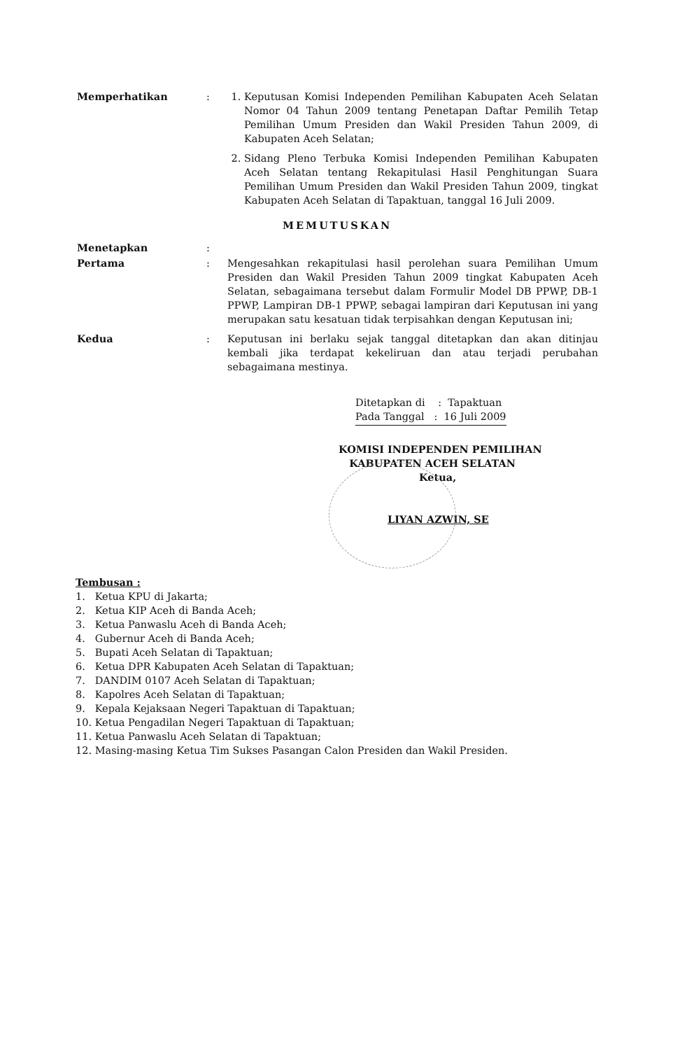Memperhatikan : 1. Keputusan Komisi Independen Pemilihan Kabupaten Aceh Selatan Nomor 04 Tahun 2009 tentang Penetapan Daftar Pemilih Tetap Pemilihan Umum Presiden dan Wakil Presiden Tahun 2009, di Kabupaten Aceh Selatan;
2. Sidang Pleno Terbuka Komisi Independen Pemilihan Kabupaten Aceh Selatan tentang Rekapitulasi Hasil Penghitungan Suara Pemilihan Umum Presiden dan Wakil Presiden Tahun 2009, tingkat Kabupaten Aceh Selatan di Tapaktuan, tanggal 16 Juli 2009.
MEMUTUSKAN
Menetapkan :
Pertama : Mengesahkan rekapitulasi hasil perolehan suara Pemilihan Umum Presiden dan Wakil Presiden Tahun 2009 tingkat Kabupaten Aceh Selatan, sebagaimana tersebut dalam Formulir Model DB PPWP, DB-1 PPWP, Lampiran DB-1 PPWP, sebagai lampiran dari Keputusan ini yang merupakan satu kesatuan tidak terpisahkan dengan Keputusan ini;
Kedua : Keputusan ini berlaku sejak tanggal ditetapkan dan akan ditinjau kembali jika terdapat kekeliruan dan atau terjadi perubahan sebagaimana mestinya.
Ditetapkan di : Tapaktuan
Pada Tanggal : 16 Juli 2009
KOMISI INDEPENDEN PEMILIHAN
KABUPATEN ACEH SELATAN
Ketua,
LIYAN AZWIN, SE
Tembusan :
1. Ketua KPU di Jakarta;
2. Ketua KIP Aceh di Banda Aceh;
3. Ketua Panwaslu Aceh di Banda Aceh;
4. Gubernur Aceh di Banda Aceh;
5. Bupati Aceh Selatan di Tapaktuan;
6. Ketua DPR Kabupaten Aceh Selatan di Tapaktuan;
7. DANDIM 0107 Aceh Selatan di Tapaktuan;
8. Kapolres Aceh Selatan di Tapaktuan;
9. Kepala Kejaksaan Negeri Tapaktuan di Tapaktuan;
10. Ketua Pengadilan Negeri Tapaktuan di Tapaktuan;
11. Ketua Panwaslu Aceh Selatan di Tapaktuan;
12. Masing-masing Ketua Tim Sukses Pasangan Calon Presiden dan Wakil Presiden.